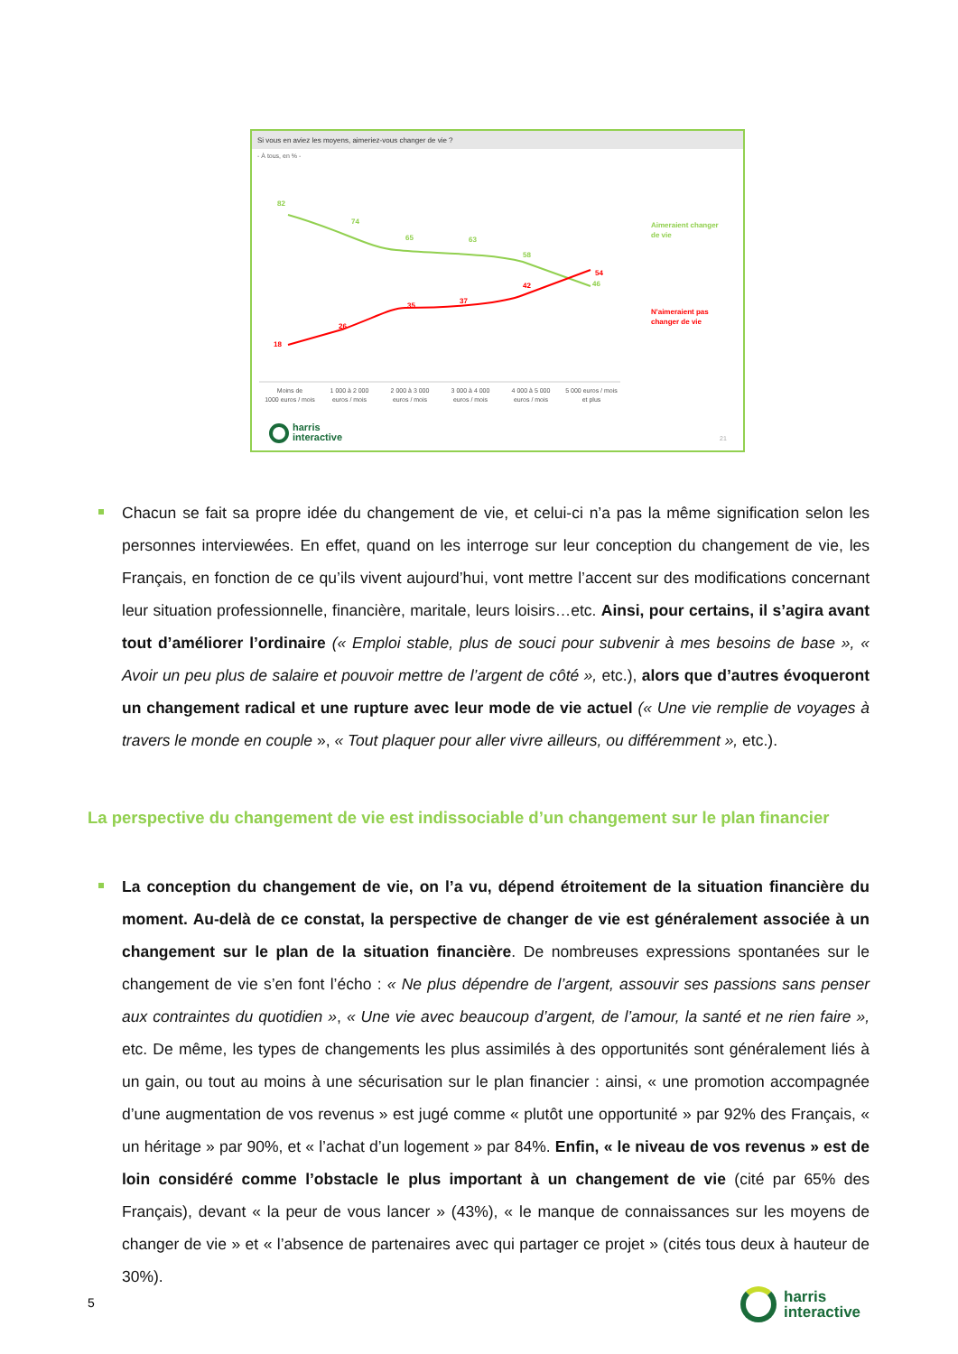Si vous en aviez les moyens, aimeriez-vous changer de vie ?
- À tous, en % -
82
74
65
63
58
46
Aimeraient changer
de vie
18
26
35
37
42
54
N'aimeraient pas
changer de vie
Moins de
1000 euros / mois
1 000 à 2 000
euros / mois
2 000 à 3 000
euros / mois
3 000 à 4 000
euros / mois
4 000 à 5 000
euros / mois
5 000 euros / mois
et plus
harris
interactive
21
Chacun se fait sa propre idée du changement de vie, et celui-ci n’a pas la même signification selon les personnes interviewées. En effet, quand on les interroge sur leur conception du changement de vie, les Français, en fonction de ce qu’ils vivent aujourd’hui, vont mettre l’accent sur des modifications concernant leur situation professionnelle, financière, maritale, leurs loisirs…etc. Ainsi, pour certains, il s’agira avant tout d’améliorer l’ordinaire (« Emploi stable, plus de souci pour subvenir à mes besoins de base », « Avoir un peu plus de salaire et pouvoir mettre de l’argent de côté », etc.), alors que d’autres évoqueront un changement radical et une rupture avec leur mode de vie actuel (« Une vie remplie de voyages à travers le monde en couple », « Tout plaquer pour aller vivre ailleurs, ou différemment », etc.).
La perspective du changement de vie est indissociable d’un changement sur le plan financier
La conception du changement de vie, on l’a vu, dépend étroitement de la situation financière du moment. Au-delà de ce constat, la perspective de changer de vie est généralement associée à un changement sur le plan de la situation financière. De nombreuses expressions spontanées sur le changement de vie s’en font l’écho : « Ne plus dépendre de l’argent, assouvir ses passions sans penser aux contraintes du quotidien », « Une vie avec beaucoup d’argent, de l’amour, la santé et ne rien faire », etc. De même, les types de changements les plus assimilés à des opportunités sont généralement liés à un gain, ou tout au moins à une sécurisation sur le plan financier : ainsi, « une promotion accompagnée d’une augmentation de vos revenus » est jugé comme « plutôt une opportunité » par 92% des Français, « un héritage » par 90%, et « l’achat d’un logement » par 84%. Enfin, « le niveau de vos revenus » est de loin considéré comme l’obstacle le plus important à un changement de vie (cité par 65% des Français), devant « la peur de vous lancer » (43%), « le manque de connaissances sur les moyens de changer de vie » et « l’absence de partenaires avec qui partager ce projet » (cités tous deux à hauteur de 30%).
5
harris
interactive